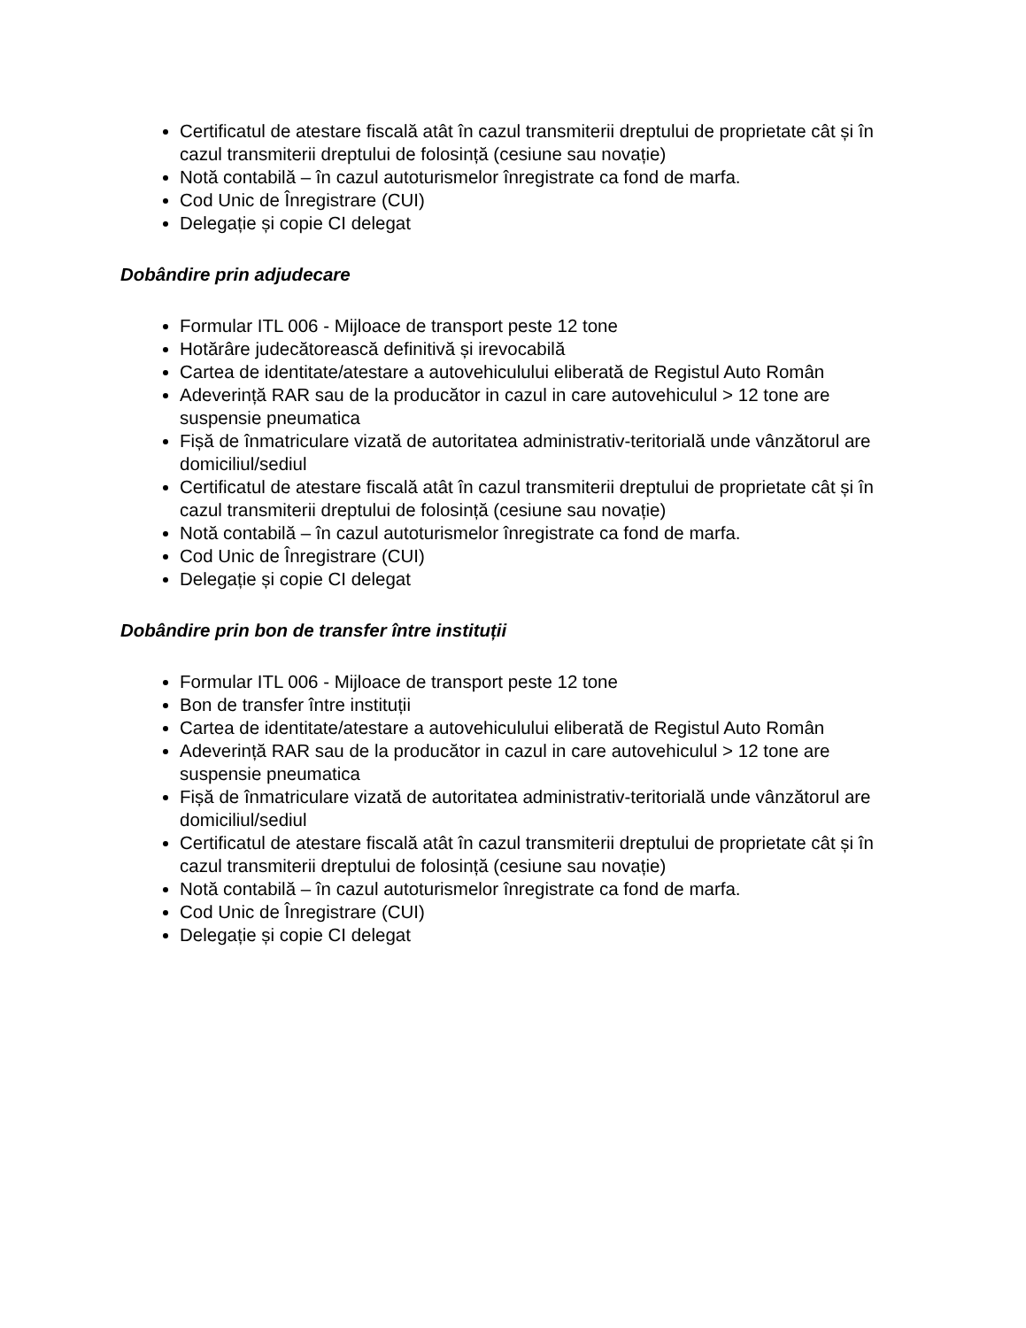Certificatul de atestare fiscală atât în cazul transmiterii dreptului de proprietate cât și în cazul transmiterii dreptului de folosință (cesiune sau novație)
Notă contabilă – în cazul autoturismelor înregistrate ca fond de marfa.
Cod Unic de Înregistrare (CUI)
Delegație și copie CI delegat
Dobândire prin adjudecare
Formular ITL 006 - Mijloace de transport peste 12 tone
Hotărâre judecătorească definitivă și irevocabilă
Cartea de identitate/atestare a autovehiculului eliberată de Registul Auto Român
Adeverință RAR sau de la producător in cazul in care autovehiculul > 12 tone are suspensie pneumatica
Fișă de înmatriculare vizată de autoritatea administrativ-teritorială unde vânzătorul are domiciliul/sediul
Certificatul de atestare fiscală atât în cazul transmiterii dreptului de proprietate cât și în cazul transmiterii dreptului de folosință (cesiune sau novație)
Notă contabilă – în cazul autoturismelor înregistrate ca fond de marfa.
Cod Unic de Înregistrare (CUI)
Delegație și copie CI delegat
Dobândire prin bon de transfer între instituții
Formular ITL 006 - Mijloace de transport peste 12 tone
Bon de transfer între instituții
Cartea de identitate/atestare a autovehiculului eliberată de Registul Auto Român
Adeverință RAR sau de la producător in cazul in care autovehiculul > 12 tone are suspensie pneumatica
Fișă de înmatriculare vizată de autoritatea administrativ-teritorială unde vânzătorul are domiciliul/sediul
Certificatul de atestare fiscală atât în cazul transmiterii dreptului de proprietate cât și în cazul transmiterii dreptului de folosință (cesiune sau novație)
Notă contabilă – în cazul autoturismelor înregistrate ca fond de marfa.
Cod Unic de Înregistrare (CUI)
Delegație și copie CI delegat